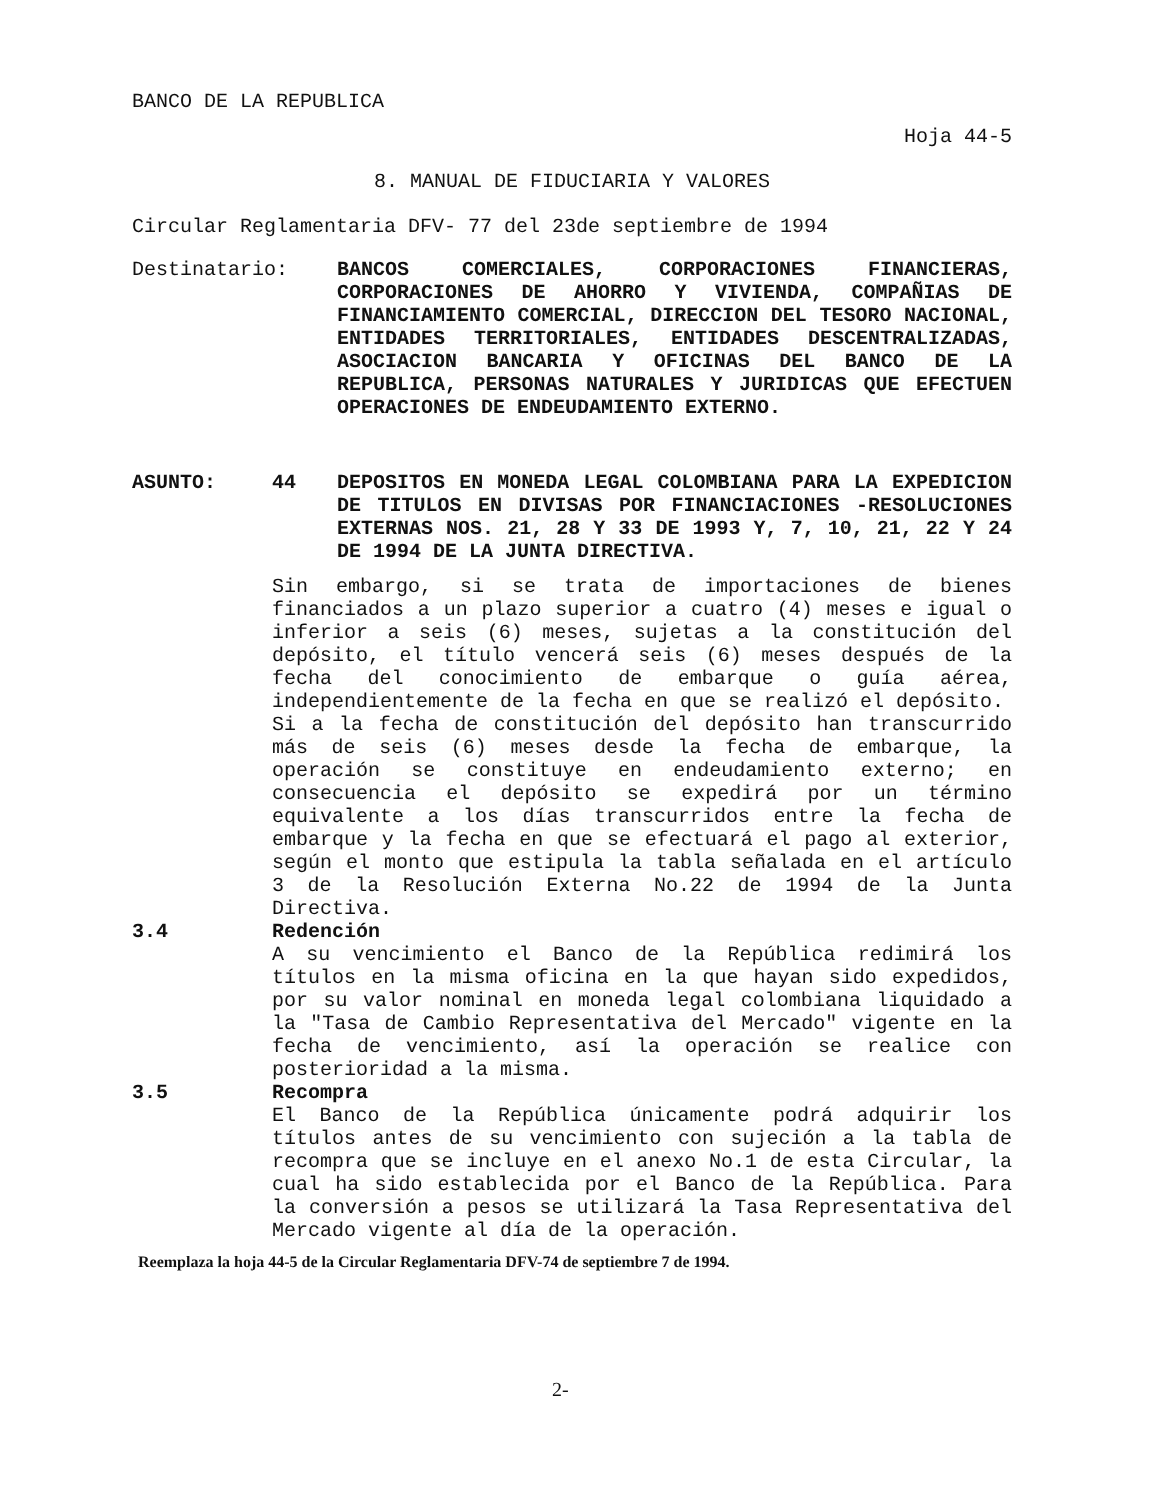BANCO DE LA REPUBLICA
Hoja 44-5
8. MANUAL DE FIDUCIARIA Y VALORES
Circular Reglamentaria DFV- 77 del 23de septiembre de 1994
Destinatario: BANCOS COMERCIALES, CORPORACIONES FINANCIERAS, CORPORACIONES DE AHORRO Y VIVIENDA, COMPAÑIAS DE FINANCIAMIENTO COMERCIAL, DIRECCION DEL TESORO NACIONAL, ENTIDADES TERRITORIALES, ENTIDADES DESCENTRALIZADAS, ASOCIACION BANCARIA Y OFICINAS DEL BANCO DE LA REPUBLICA, PERSONAS NATURALES Y JURIDICAS QUE EFECTUEN OPERACIONES DE ENDEUDAMIENTO EXTERNO.
ASUNTO: 44 DEPOSITOS EN MONEDA LEGAL COLOMBIANA PARA LA EXPEDICION DE TITULOS EN DIVISAS POR FINANCIACIONES -RESOLUCIONES EXTERNAS NOS. 21, 28 Y 33 DE 1993 Y, 7, 10, 21, 22 Y 24 DE 1994 DE LA JUNTA DIRECTIVA.
Sin embargo, si se trata de importaciones de bienes financiados a un plazo superior a cuatro (4) meses e igual o inferior a seis (6) meses, sujetas a la constitución del depósito, el título vencerá seis (6) meses después de la fecha del conocimiento de embarque o guía aérea, independientemente de la fecha en que se realizó el depósito.
Si a la fecha de constitución del depósito han transcurrido más de seis (6) meses desde la fecha de embarque, la operación se constituye en endeudamiento externo; en consecuencia el depósito se expedirá por un término equivalente a los días transcurridos entre la fecha de embarque y la fecha en que se efectuará el pago al exterior, según el monto que estipula la tabla señalada en el artículo 3 de la Resolución Externa No.22 de 1994 de la Junta Directiva.
3.4 Redención
A su vencimiento el Banco de la República redimirá los títulos en la misma oficina en la que hayan sido expedidos, por su valor nominal en moneda legal colombiana liquidado a la "Tasa de Cambio Representativa del Mercado" vigente en la fecha de vencimiento, así la operación se realice con posterioridad a la misma.
3.5 Recompra
El Banco de la República únicamente podrá adquirir los títulos antes de su vencimiento con sujeción a la tabla de recompra que se incluye en el anexo No.1 de esta Circular, la cual ha sido establecida por el Banco de la República. Para la conversión a pesos se utilizará la Tasa Representativa del Mercado vigente al día de la operación.
Reemplaza la hoja 44-5 de la Circular Reglamentaria DFV-74 de septiembre 7 de 1994.
2-